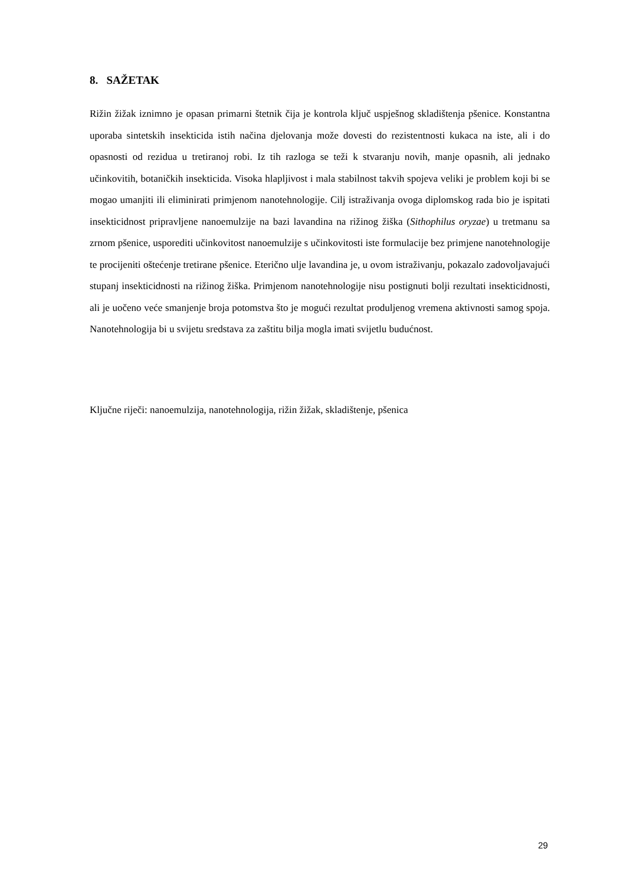8. SAŽETAK
Rižin žižak iznimno je opasan primarni štetnik čija je kontrola ključ uspješnog skladištenja pšenice. Konstantna uporaba sintetskih insekticida istih načina djelovanja može dovesti do rezistentnosti kukaca na iste, ali i do opasnosti od rezidua u tretiranoj robi. Iz tih razloga se teži k stvaranju novih, manje opasnih, ali jednako učinkovitih, botaničkih insekticida. Visoka hlapljivost i mala stabilnost takvih spojeva veliki je problem koji bi se mogao umanjiti ili eliminirati primjenom nanotehnologije. Cilj istraživanja ovoga diplomskog rada bio je ispitati insekticidnost pripravljene nanoemulzije na bazi lavandina na rižinog žiška (Sithophilus oryzae) u tretmanu sa zrnom pšenice, usporediti učinkovitost nanoemulzije s učinkovitosti iste formulacije bez primjene nanotehnologije te procijeniti oštećenje tretirane pšenice. Eterično ulje lavandina je, u ovom istraživanju, pokazalo zadovoljavajući stupanj insekticidnosti na rižinog žiška. Primjenom nanotehnologije nisu postignuti bolji rezultati insekticidnosti, ali je uočeno veće smanjenje broja potomstva što je mogući rezultat produljenog vremena aktivnosti samog spoja. Nanotehnologija bi u svijetu sredstava za zaštitu bilja mogla imati svijetlu budućnost.
Ključne riječi: nanoemulzija, nanotehnologija, rižin žižak, skladištenje, pšenica
29